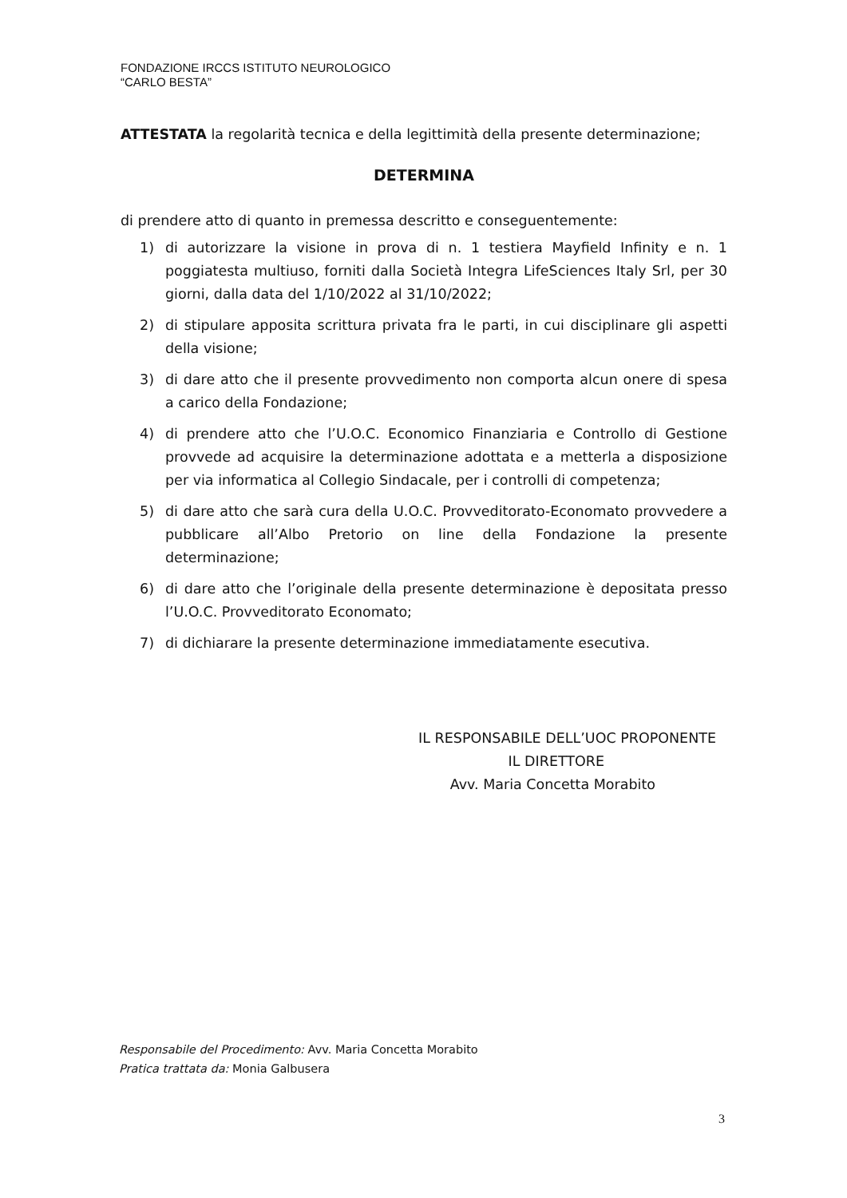FONDAZIONE IRCCS ISTITUTO NEUROLOGICO
“CARLO BESTA”
ATTESTATA la regolarità tecnica e della legittimità della presente determinazione;
DETERMINA
di prendere atto di quanto in premessa descritto e conseguentemente:
1) di autorizzare la visione in prova di n. 1 testiera Mayfield Infinity e n. 1 poggiatesta multiuso, forniti dalla Società Integra LifeSciences Italy Srl, per 30 giorni, dalla data del 1/10/2022 al 31/10/2022;
2) di stipulare apposita scrittura privata fra le parti, in cui disciplinare gli aspetti della visione;
3) di dare atto che il presente provvedimento non comporta alcun onere di spesa a carico della Fondazione;
4) di prendere atto che l’U.O.C. Economico Finanziaria e Controllo di Gestione provvede ad acquisire la determinazione adottata e a metterla a disposizione per via informatica al Collegio Sindacale, per i controlli di competenza;
5) di dare atto che sarà cura della U.O.C. Provveditorato-Economato provvedere a pubblicare all’Albo Pretorio on line della Fondazione la presente determinazione;
6) di dare atto che l’originale della presente determinazione è depositata presso l’U.O.C. Provveditorato Economato;
7) di dichiarare la presente determinazione immediatamente esecutiva.
IL RESPONSABILE DELL’UOC PROPONENTE
IL DIRETTORE
Avv. Maria Concetta Morabito
Responsabile del Procedimento: Avv. Maria Concetta Morabito
Pratica trattata da: Monia Galbusera
3